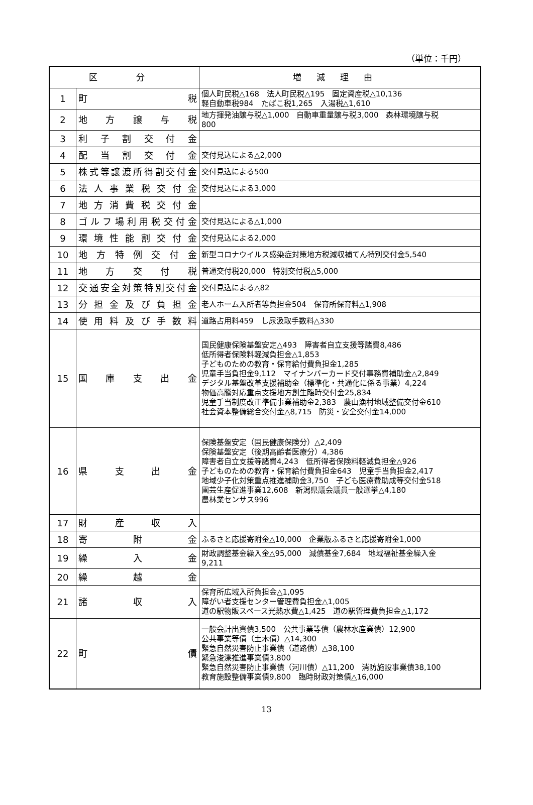（単位：千円）
| 区 分 | | 増減理由 |
| --- | --- | --- |
| 1 | 町 税 | 個人町民税△168 法人町民税△195 固定資産税△10,136 軽自動車税984 たばこ税1,265 入湯税△1,610 |
| 2 | 地 方 譲 与 税 | 地方揮発油譲与税△1,000 自動車重量譲与税3,000 森林環境譲与税 800 |
| 3 | 利子割交付金 | |
| 4 | 配当割交付金 | 交付見込による△2,000 |
| 5 | 株式等譲渡所得割交付金 | 交付見込による500 |
| 6 | 法人事業税交付金 | 交付見込による3,000 |
| 7 | 地方消費税交付金 | |
| 8 | ゴルフ場利用税交付金 | 交付見込による△1,000 |
| 9 | 環境性能割交付金 | 交付見込による2,000 |
| 10 | 地方特例交付金 | 新型コロナウイルス感染症対策地方税減収補てん特別交付金5,540 |
| 11 | 地 方 交 付 税 | 普通交付税20,000 特別交付税△5,000 |
| 12 | 交通安全対策特別交付金 | 交付見込による△82 |
| 13 | 分担金及び負担金 | 老人ホーム入所者等負担金504 保育所保育料△1,908 |
| 14 | 使用料及び手数料 | 道路占用料459 し尿汲取手数料△330 |
| 15 | 国 庫 支 出 金 | 国民健康保険基盤安定△493 障害者自立支援等諸費8,486 低所得者保険料軽減負担金△1,853 子どものための教育・保育給付費負担金1,285 児童手当負担金9,112 マイナンバーカード交付事務費補助金△2,849 デジタル基盤改革支援補助金（標準化・共通化に係る事業）4,224 物価高騰対応重点支援地方創生臨時交付金25,834 児童手当制度改正準備事業補助金2,383 農山漁村地域整備交付金610 社会資本整備総合交付金△8,715 防災・安全交付金14,000 |
| 16 | 県 支 出 金 | 保険基盤安定（国民健康保険分）△2,409 保険基盤安定（後期高齢者医療分）4,386 障害者自立支援等諸費4,243 低所得者保険料軽減負担金△926 子どものための教育・保育給付費負担金643 児童手当負担金2,417 地域少子化対策重点推進補助金3,750 子ども医療費助成等交付金518 園芸生産促進事業12,608 新潟県議会議員一般選挙△4,180 農林業センサス996 |
| 17 | 財 産 収 入 | |
| 18 | 寄 附 金 | ふるさと応援寄附金△10,000 企業版ふるさと応援寄附金1,000 |
| 19 | 繰 入 金 | 財政調整基金繰入金△95,000 減債基金7,684 地域福祉基金繰入金 9,211 |
| 20 | 繰 越 金 | |
| 21 | 諸 収 入 | 保育所広域入所負担金△1,095 障がい者支援センター管理費負担金△1,005 道の駅物販スペース光熱水費△1,425 道の駅管理費負担金△1,172 |
| 22 | 町 債 | 一般会計出資債3,500 公共事業等債（農林水産業債）12,900 公共事業等債（土木債）△14,300 緊急自然災害防止事業債（道路債）△38,100 緊急浚渫推進事業債3,800 緊急自然災害防止事業債（河川債）△11,200 消防施設事業債38,100 教育施設整備事業債9,800 臨時財政対策債△16,000 |
13